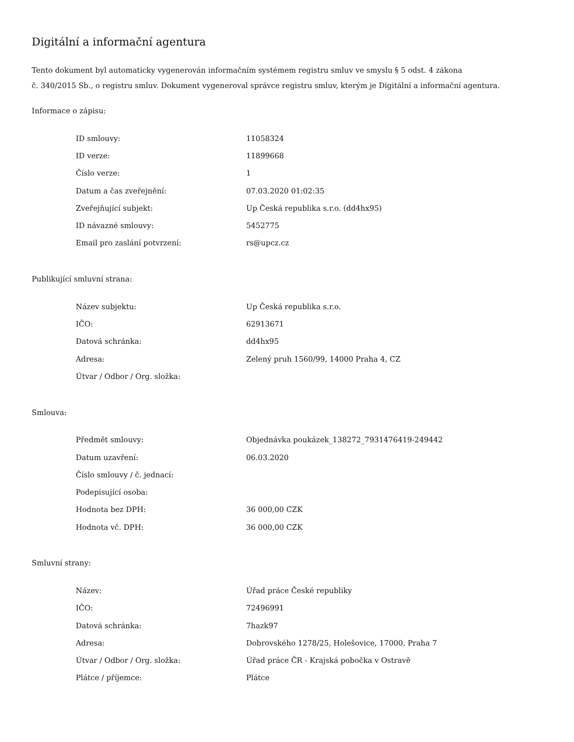Digitální a informační agentura
Tento dokument byl automaticky vygenerován informačním systémem registru smluv ve smyslu § 5 odst. 4 zákona
č. 340/2015 Sb., o registru smluv. Dokument vygeneroval správce registru smluv, kterým je Digitální a informační agentura.
Informace o zápisu:
| ID smlouvy: | 11058324 |
| ID verze: | 11899668 |
| Číslo verze: | 1 |
| Datum a čas zveřejnění: | 07.03.2020 01:02:35 |
| Zveřejňující subjekt: | Up Česká republika s.r.o. (dd4hx95) |
| ID návazné smlouvy: | 5452775 |
| Email pro zaslání potvrzení: | rs@upcz.cz |
Publikující smluvní strana:
| Název subjektu: | Up Česká republika s.r.o. |
| IČO: | 62913671 |
| Datová schránka: | dd4hx95 |
| Adresa: | Zelený pruh 1560/99, 14000 Praha 4, CZ |
| Útvar / Odbor / Org. složka: | |
Smlouva:
| Předmět smlouvy: | Objednávka poukázek_138272_7931476419-249442 |
| Datum uzavření: | 06.03.2020 |
| Číslo smlouvy / č. jednací: | |
| Podepisující osoba: | |
| Hodnota bez DPH: | 36 000,00 CZK |
| Hodnota vč. DPH: | 36 000,00 CZK |
Smluvní strany:
| Název: | Úřad práce České republiky |
| IČO: | 72496991 |
| Datová schránka: | 7hazk97 |
| Adresa: | Dobrovského 1278/25, Holešovice, 17000, Praha 7 |
| Útvar / Odbor / Org. složka: | Úřad práce ČR - Krajská pobočka v Ostravě |
| Plátce / příjemce: | Plátce |